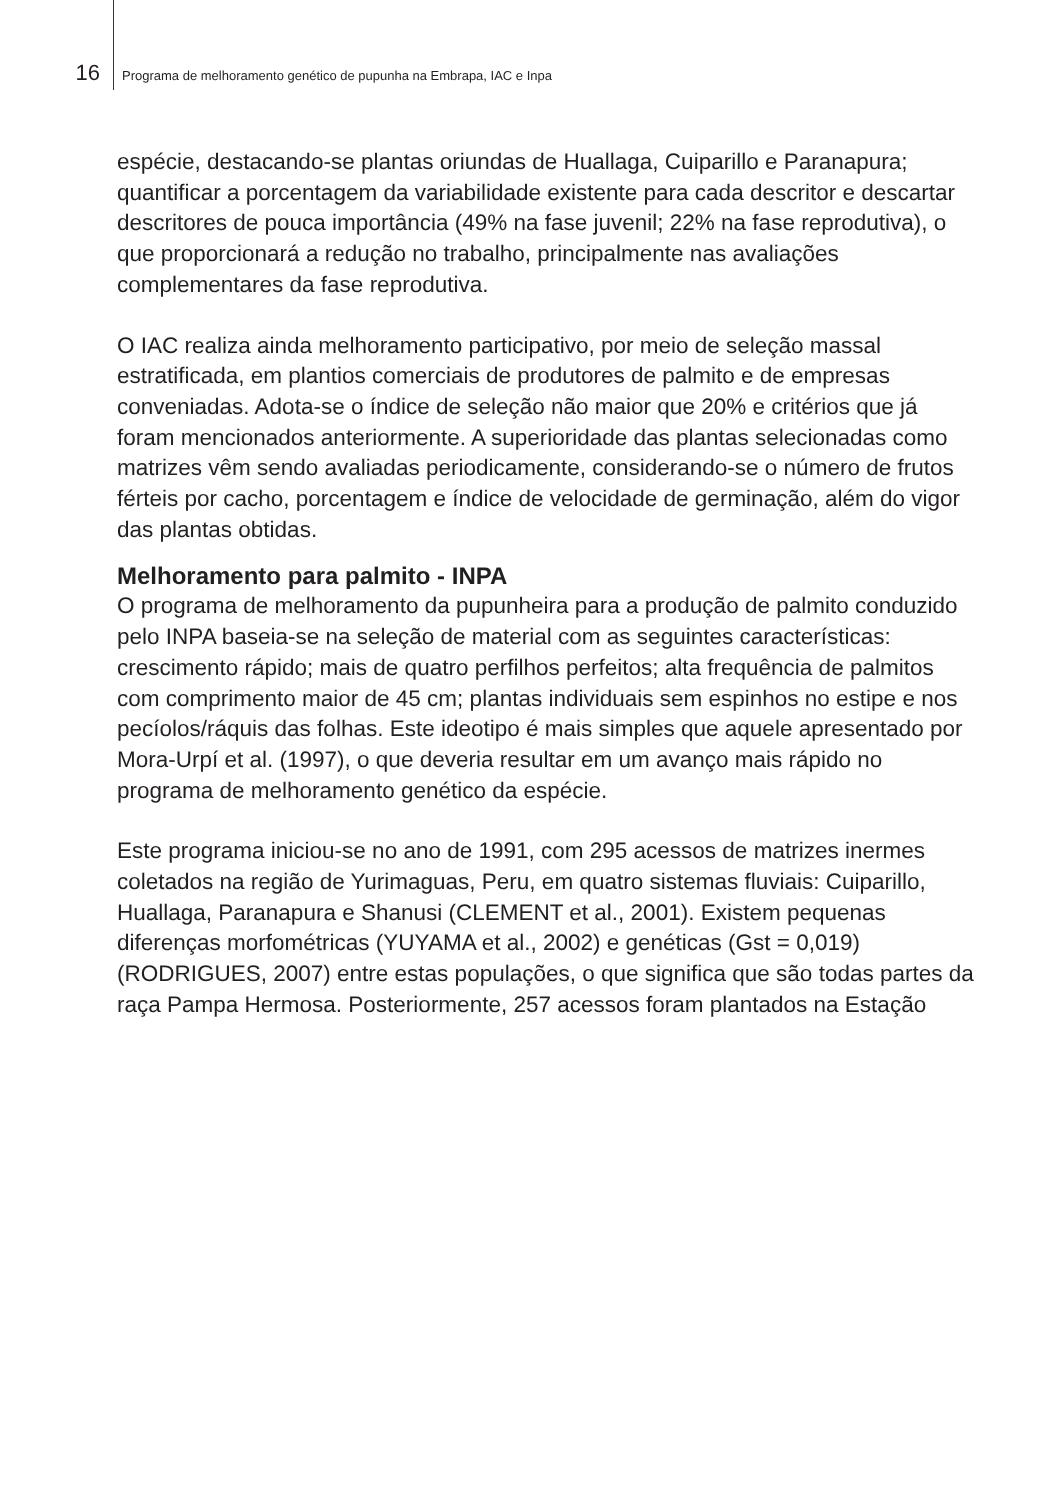16 Programa de melhoramento genético de pupunha na Embrapa, IAC e Inpa
espécie, destacando-se plantas oriundas de Huallaga, Cuiparillo e Paranapura; quantificar a porcentagem da variabilidade existente para cada descritor e descartar descritores de pouca importância (49% na fase juvenil; 22% na fase reprodutiva), o que proporcionará a redução no trabalho, principalmente nas avaliações complementares da fase reprodutiva.
O IAC realiza ainda melhoramento participativo, por meio de seleção massal estratificada, em plantios comerciais de produtores de palmito e de empresas conveniadas. Adota-se o índice de seleção não maior que 20% e critérios que já foram mencionados anteriormente. A superioridade das plantas selecionadas como matrizes vêm sendo avaliadas periodicamente, considerando-se o número de frutos férteis por cacho, porcentagem e índice de velocidade de germinação, além do vigor das plantas obtidas.
Melhoramento para palmito - INPA
O programa de melhoramento da pupunheira para a produção de palmito conduzido pelo INPA baseia-se na seleção de material com as seguintes características: crescimento rápido; mais de quatro perfilhos perfeitos; alta frequência de palmitos com comprimento maior de 45 cm; plantas individuais sem espinhos no estipe e nos pecíolos/ráquis das folhas. Este ideotipo é mais simples que aquele apresentado por Mora-Urpí et al. (1997), o que deveria resultar em um avanço mais rápido no programa de melhoramento genético da espécie.
Este programa iniciou-se no ano de 1991, com 295 acessos de matrizes inermes coletados na região de Yurimaguas, Peru, em quatro sistemas fluviais: Cuiparillo, Huallaga, Paranapura e Shanusi (CLEMENT et al., 2001). Existem pequenas diferenças morfométricas (YUYAMA et al., 2002) e genéticas (Gst = 0,019) (RODRIGUES, 2007) entre estas populações, o que significa que são todas partes da raça Pampa Hermosa. Posteriormente, 257 acessos foram plantados na Estação